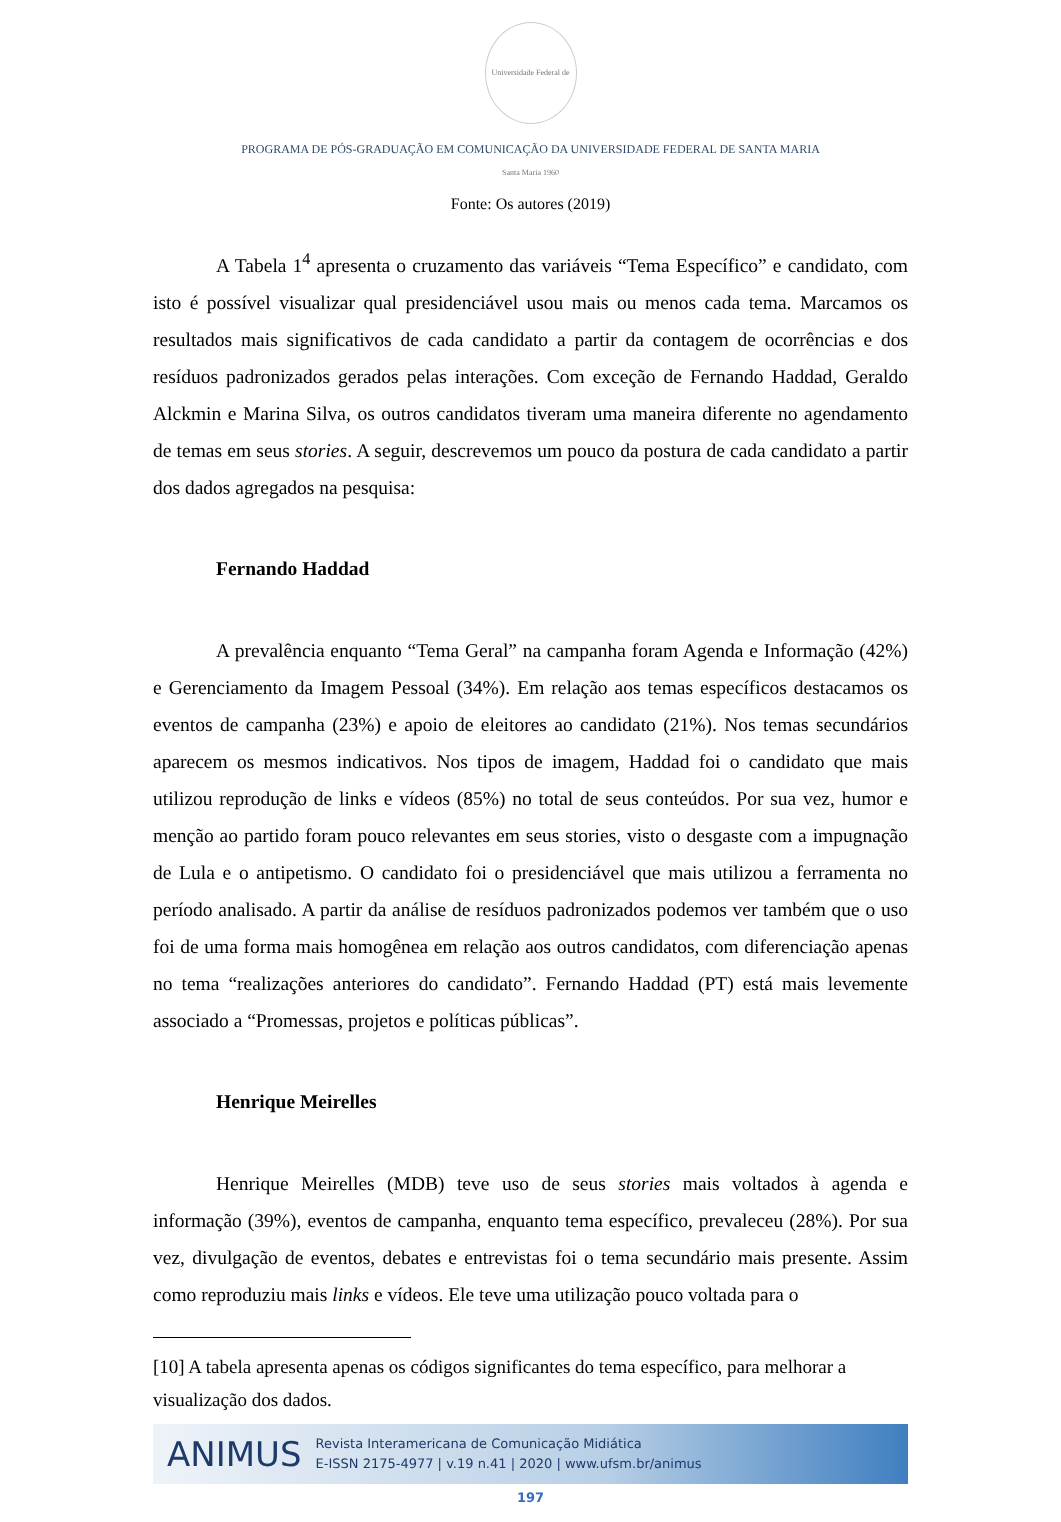Universidade Federal de Santa Maria 1960
PROGRAMA DE PÓS-GRADUAÇÃO EM COMUNICAÇÃO DA UNIVERSIDADE FEDERAL DE SANTA MARIA
Fonte: Os autores (2019)
A Tabela 1<sup>4</sup> apresenta o cruzamento das variáveis “Tema Específico” e candidato, com isto é possível visualizar qual presidenciável usou mais ou menos cada tema. Marcamos os resultados mais significativos de cada candidato a partir da contagem de ocorrências e dos resíduos padronizados gerados pelas interações. Com exceção de Fernando Haddad, Geraldo Alckmin e Marina Silva, os outros candidatos tiveram uma maneira diferente no agendamento de temas em seus stories. A seguir, descrevemos um pouco da postura de cada candidato a partir dos dados agregados na pesquisa:
Fernando Haddad
A prevalência enquanto “Tema Geral” na campanha foram Agenda e Informação (42%) e Gerenciamento da Imagem Pessoal (34%). Em relação aos temas específicos destacamos os eventos de campanha (23%) e apoio de eleitores ao candidato (21%). Nos temas secundários aparecem os mesmos indicativos. Nos tipos de imagem, Haddad foi o candidato que mais utilizou reprodução de links e vídeos (85%) no total de seus conteúdos. Por sua vez, humor e menção ao partido foram pouco relevantes em seus stories, visto o desgaste com a impugnação de Lula e o antipetismo. O candidato foi o presidenciável que mais utilizou a ferramenta no período analisado. A partir da análise de resíduos padronizados podemos ver também que o uso foi de uma forma mais homogênea em relação aos outros candidatos, com diferenciação apenas no tema “realizações anteriores do candidato”. Fernando Haddad (PT) está mais levemente associado a “Promessas, projetos e políticas públicas”.
Henrique Meirelles
Henrique Meirelles (MDB) teve uso de seus stories mais voltados à agenda e informação (39%), eventos de campanha, enquanto tema específico, prevaleceu (28%). Por sua vez, divulgação de eventos, debates e entrevistas foi o tema secundário mais presente. Assim como reproduziu mais links e vídeos. Ele teve uma utilização pouco voltada para o
[10] A tabela apresenta apenas os códigos significantes do tema específico, para melhorar a visualização dos dados.
ANIMUS
Revista Interamericana de Comunicação Midiática
E-ISSN 2175-4977 | v.19 n.41 | 2020 | www.ufsm.br/animus
197